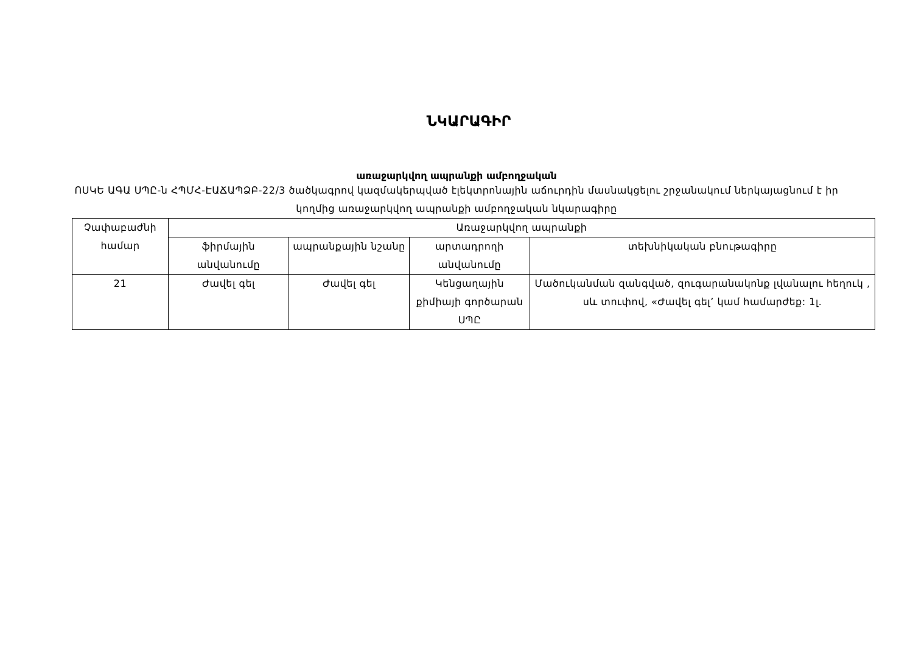ՆԿԱՐԱԳԻՐ
առաջարկվող ապրանքի ամբողջական
ՈՍԿԵ ԱԳԱ ՍՊԸ-ն ՀՊՄՀ-ԷԱՃԱՊՁԲ-22/3 ծածկագրով կազմակերպված էլեկտրոնային աճուրդին մասնակցելու շրջանակում ներկայացնում է իր կողմից առաջարկվող ապրանքի ամբողջական նկարագիրը
| Չափաբաժնի համար | Առաջարկվող ապրանքի | | | |
| | ֆիրմային անվանումը | ապրանքային նշանը | արտադրողի անվանումը | տեխնիկական բնութագիրը |
| 21 | Ժավել գել | Ժավել գել | Կենցաղային քիմիայի գործարան ՍՊԸ | Մածուկանման զանգված, զուգարանակոնք լվանալու հեղուկ , սև տուփով, «Ժավել գել’ կամ համարժեք: 1լ. |